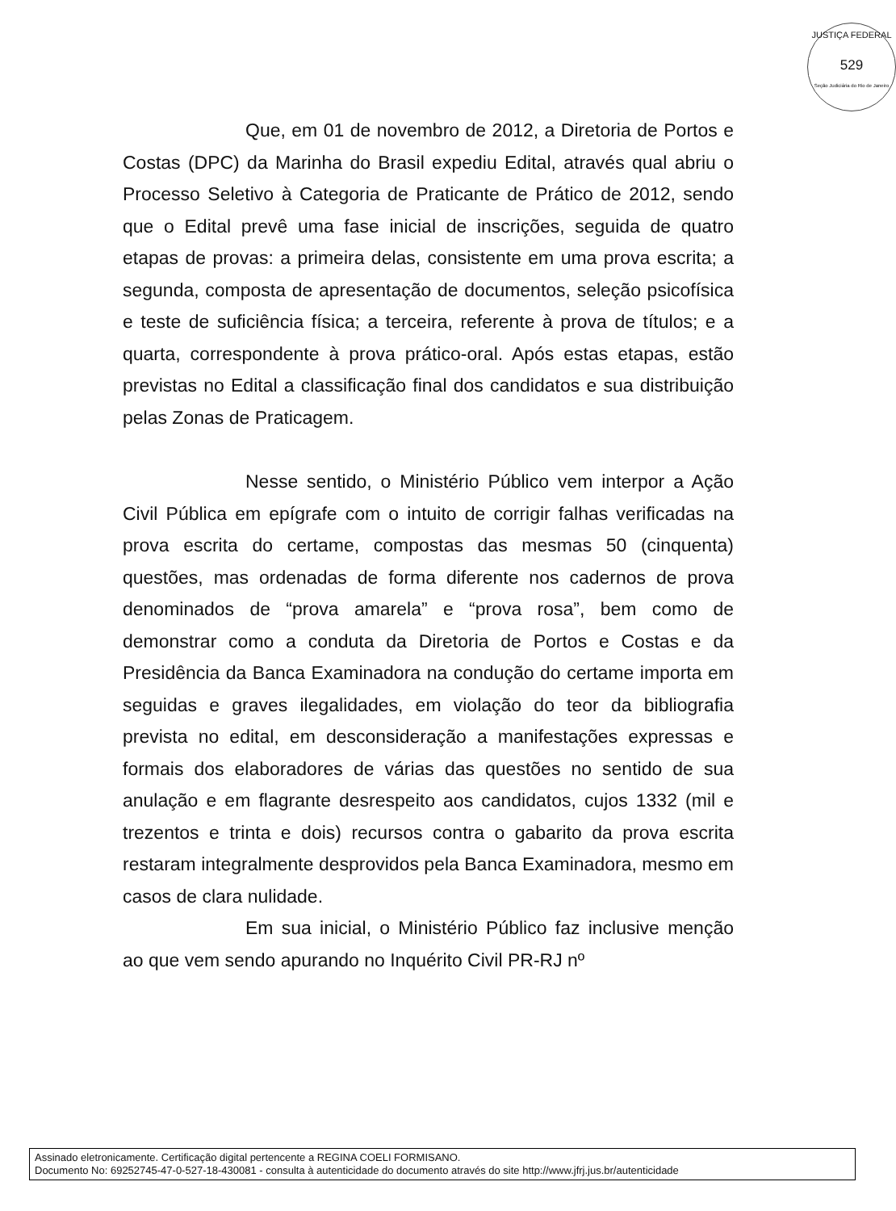JUSTIÇA FEDERAL
529
Seção Judiciária do Rio de Janeiro
Que, em 01 de novembro de 2012, a Diretoria de Portos e Costas (DPC) da Marinha do Brasil expediu Edital, através qual abriu o Processo Seletivo à Categoria de Praticante de Prático de 2012, sendo que o Edital prevê uma fase inicial de inscrições, seguida de quatro etapas de provas: a primeira delas, consistente em uma prova escrita; a segunda, composta de apresentação de documentos, seleção psicofísica e teste de suficiência física; a terceira, referente à prova de títulos; e a quarta, correspondente à prova prático-oral. Após estas etapas, estão previstas no Edital a classificação final dos candidatos e sua distribuição pelas Zonas de Praticagem.
Nesse sentido, o Ministério Público vem interpor a Ação Civil Pública em epígrafe com o intuito de corrigir falhas verificadas na prova escrita do certame, compostas das mesmas 50 (cinquenta) questões, mas ordenadas de forma diferente nos cadernos de prova denominados de “prova amarela” e “prova rosa”, bem como de demonstrar como a conduta da Diretoria de Portos e Costas e da Presidência da Banca Examinadora na condução do certame importa em seguidas e graves ilegalidades, em violação do teor da bibliografia prevista no edital, em desconsideração a manifestações expressas e formais dos elaboradores de várias das questões no sentido de sua anulação e em flagrante desrespeito aos candidatos, cujos 1332 (mil e trezentos e trinta e dois) recursos contra o gabarito da prova escrita restaram integralmente desprovidos pela Banca Examinadora, mesmo em casos de clara nulidade.
Em sua inicial, o Ministério Público faz inclusive menção ao que vem sendo apurando no Inquérito Civil PR-RJ nº
Assinado eletronicamente. Certificação digital pertencente a REGINA COELI FORMISANO.
Documento No: 69252745-47-0-527-18-430081 - consulta à autenticidade do documento através do site http://www.jfrj.jus.br/autenticidade